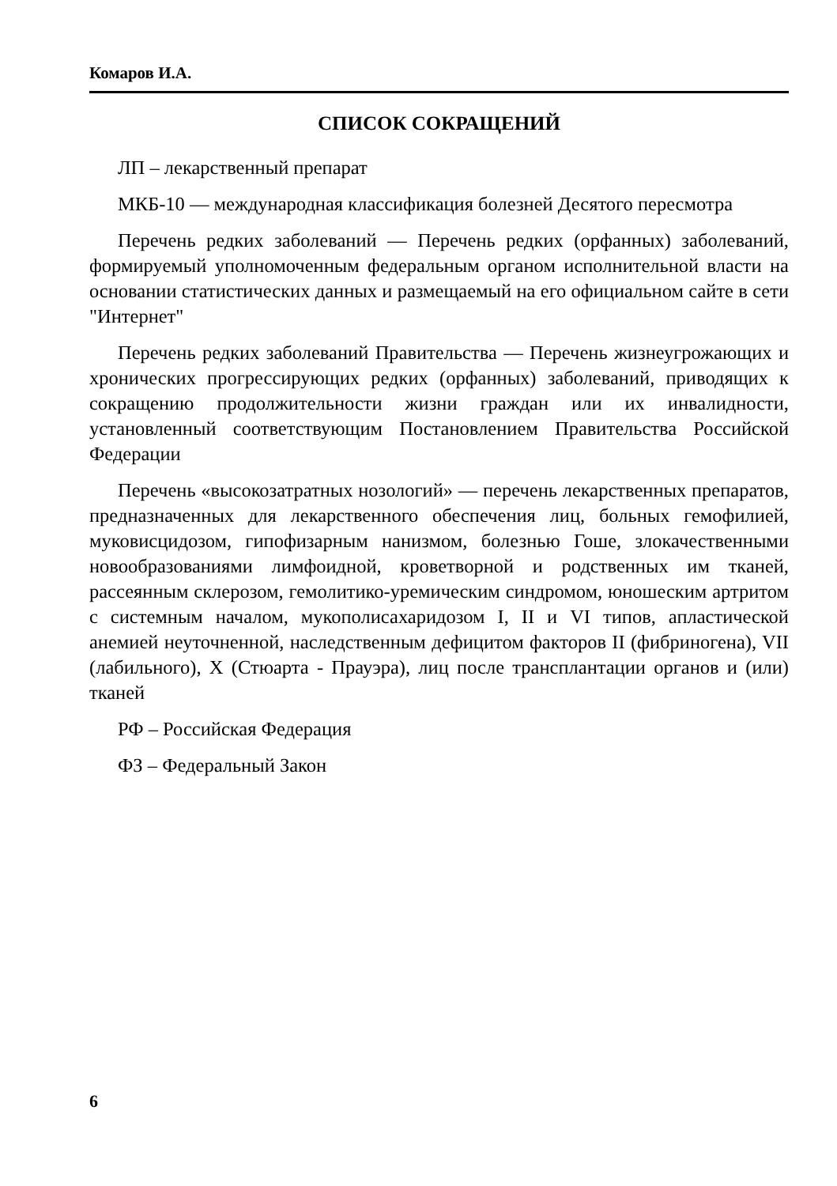Комаров И.А.
СПИСОК СОКРАЩЕНИЙ
ЛП – лекарственный препарат
МКБ-10 — международная классификация болезней Десятого пересмотра
Перечень редких заболеваний — Перечень редких (орфанных) заболеваний, формируемый уполномоченным федеральным органом исполнительной власти на основании статистических данных и размещаемый на его официальном сайте в сети "Интернет"
Перечень редких заболеваний Правительства — Перечень жизнеугрожающих и хронических прогрессирующих редких (орфанных) заболеваний, приводящих к сокращению продолжительности жизни граждан или их инвалидности, установленный соответствующим Постановлением Правительства Российской Федерации
Перечень «высокозатратных нозологий» — перечень лекарственных препаратов, предназначенных для лекарственного обеспечения лиц, больных гемофилией, муковисцидозом, гипофизарным нанизмом, болезнью Гоше, злокачественными новообразованиями лимфоидной, кроветворной и родственных им тканей, рассеянным склерозом, гемолитико-уремическим синдромом, юношеским артритом с системным началом, мукополисахаридозом I, II и VI типов, апластической анемией неуточненной, наследственным дефицитом факторов II (фибриногена), VII (лабильного), X (Стюарта - Прауэра), лиц после трансплантации органов и (или) тканей
РФ – Российская Федерация
ФЗ – Федеральный Закон
6